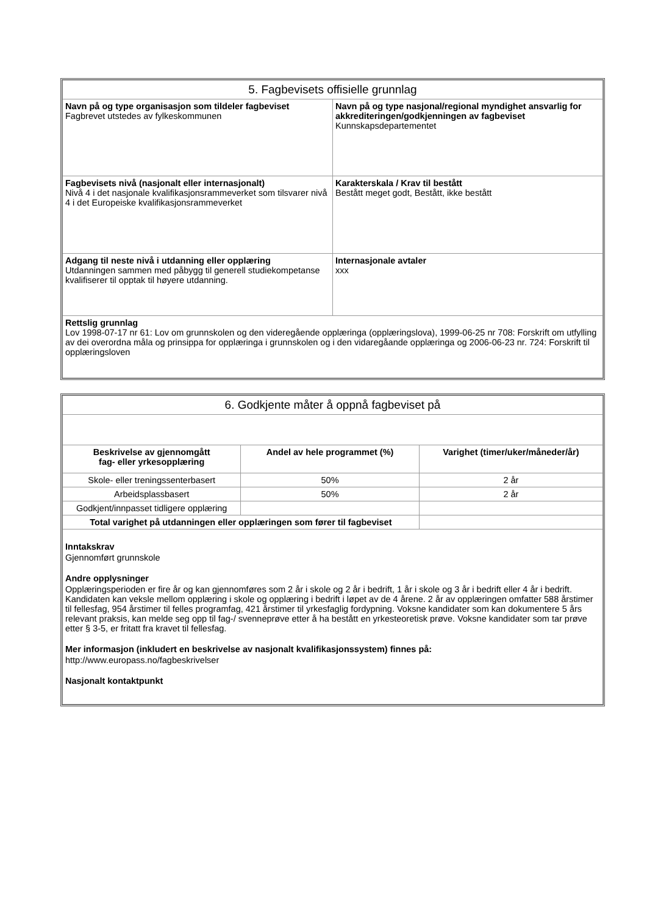| 5. Fagbevisets offisielle grunnlag | |
| Navn på og type organisasjon som tildeler fagbeviset Fagbrevet utstedes av fylkeskommunen | Navn på og type nasjonal/regional myndighet ansvarlig for akkrediteringen/godkjenningen av fagbeviset Kunnskapsdepartementet |
| Fagbevisets nivå (nasjonalt eller internasjonalt) Nivå 4 i det nasjonale kvalifikasjonsrammeverket som tilsvarer nivå 4 i det Europeiske kvalifikasjonsrammeverket | Karakterskala / Krav til bestått Bestått meget godt, Bestått, ikke bestått |
| Adgang til neste nivå i utdanning eller opplæring Utdanningen sammen med påbygg til generell studiekompetanse kvalifiserer til opptak til høyere utdanning. | Internasjonale avtaler xxx |
| Rettslig grunnlag Lov 1998-07-17 nr 61: Lov om grunnskolen og den videregående opplæringa (opplæringslova), 1999-06-25 nr 708: Forskrift om utfylling av dei overordna måla og prinsippa for opplæringa i grunnskolen og i den vidaregåande opplæringa og 2006-06-23 nr. 724: Forskrift til opplæringsloven | |
| 6. Godkjente måter å oppnå fagbeviset på | | |
| Beskrivelse av gjennomgått fag- eller yrkesopplæring | Andel av hele programmet (%) | Varighet (timer/uker/måneder/år) |
| Skole- eller treningssenterbasert | 50% | 2 år |
| Arbeidsplassbasert | 50% | 2 år |
| Godkjent/innpasset tidligere opplæring | | |
| Total varighet på utdanningen eller opplæringen som fører til fagbeviset | | |
| Inntakskrav Gjennomført grunnskole Andre opplysninger Opplæringsperioden er fire år og kan gjennomføres som 2 år i skole og 2 år i bedrift, 1 år i skole og 3 år i bedrift eller 4 år i bedrift. Kandidaten kan veksle mellom opplæring i skole og opplæring i bedrift i løpet av de 4 årene. 2 år av opplæringen omfatter 588 årstimer til fellesfag, 954 årstimer til felles programfag, 421 årstimer til yrkesfaglig fordypning. Voksne kandidater som kan dokumentere 5 års relevant praksis, kan melde seg opp til fag-/ svenneprøve etter å ha bestått en yrkesteoretisk prøve. Voksne kandidater som tar prøve etter § 3-5, er fritatt fra kravet til fellesfag. Mer informasjon (inkludert en beskrivelse av nasjonalt kvalifikasjonssystem) finnes på: http://www.europass.no/fagbeskrivelser Nasjonalt kontaktpunkt | | |